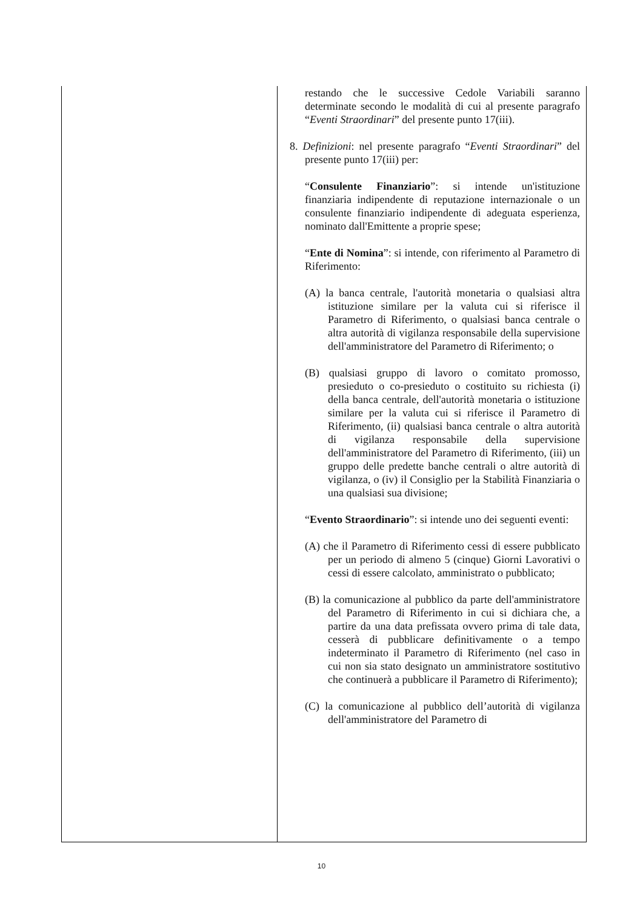| | restando che le successive Cedole Variabili saranno determinate secondo le modalità di cui al presente paragrafo “ Eventi Straordinari ” del presente punto 17(iii). 8. Definizioni : nel presente paragrafo “ Eventi Straordinari ” del presente punto 17(iii) per: “ Consulente Finanziario ”: si intende un'istituzione finanziaria indipendente di reputazione internazionale o un consulente finanziario indipendente di adeguata esperienza, nominato dall'Emittente a proprie spese; “ Ente di Nomina ”: si intende, con riferimento al Parametro di Riferimento: (A) la banca centrale, l'autorità monetaria o qualsiasi altra istituzione similare per la valuta cui si riferisce il Parametro di Riferimento, o qualsiasi banca centrale o altra autorità di vigilanza responsabile della supervisione dell'amministratore del Parametro di Riferimento; o (B) qualsiasi gruppo di lavoro o comitato promosso, presieduto o co-presieduto o costituito su richiesta (i) della banca centrale, dell'autorità monetaria o istituzione similare per la valuta cui si riferisce il Parametro di Riferimento, (ii) qualsiasi banca centrale o altra autorità di vigilanza responsabile della supervisione dell'amministratore del Parametro di Riferimento, (iii) un gruppo delle predette banche centrali o altre autorità di vigilanza, o (iv) il Consiglio per la Stabilità Finanziaria o una qualsiasi sua divisione; “ Evento Straordinario ”: si intende uno dei seguenti eventi: (A) che il Parametro di Riferimento cessi di essere pubblicato per un periodo di almeno 5 (cinque) Giorni Lavorativi o cessi di essere calcolato, amministrato o pubblicato; (B) la comunicazione al pubblico da parte dell'amministratore del Parametro di Riferimento in cui si dichiara che, a partire da una data prefissata ovvero prima di tale data, cesserà di pubblicare definitivamente o a tempo indeterminato il Parametro di Riferimento (nel caso in cui non sia stato designato un amministratore sostitutivo che continuerà a pubblicare il Parametro di Riferimento); (C) la comunicazione al pubblico dell’autorità di vigilanza dell'amministratore del Parametro di |
10